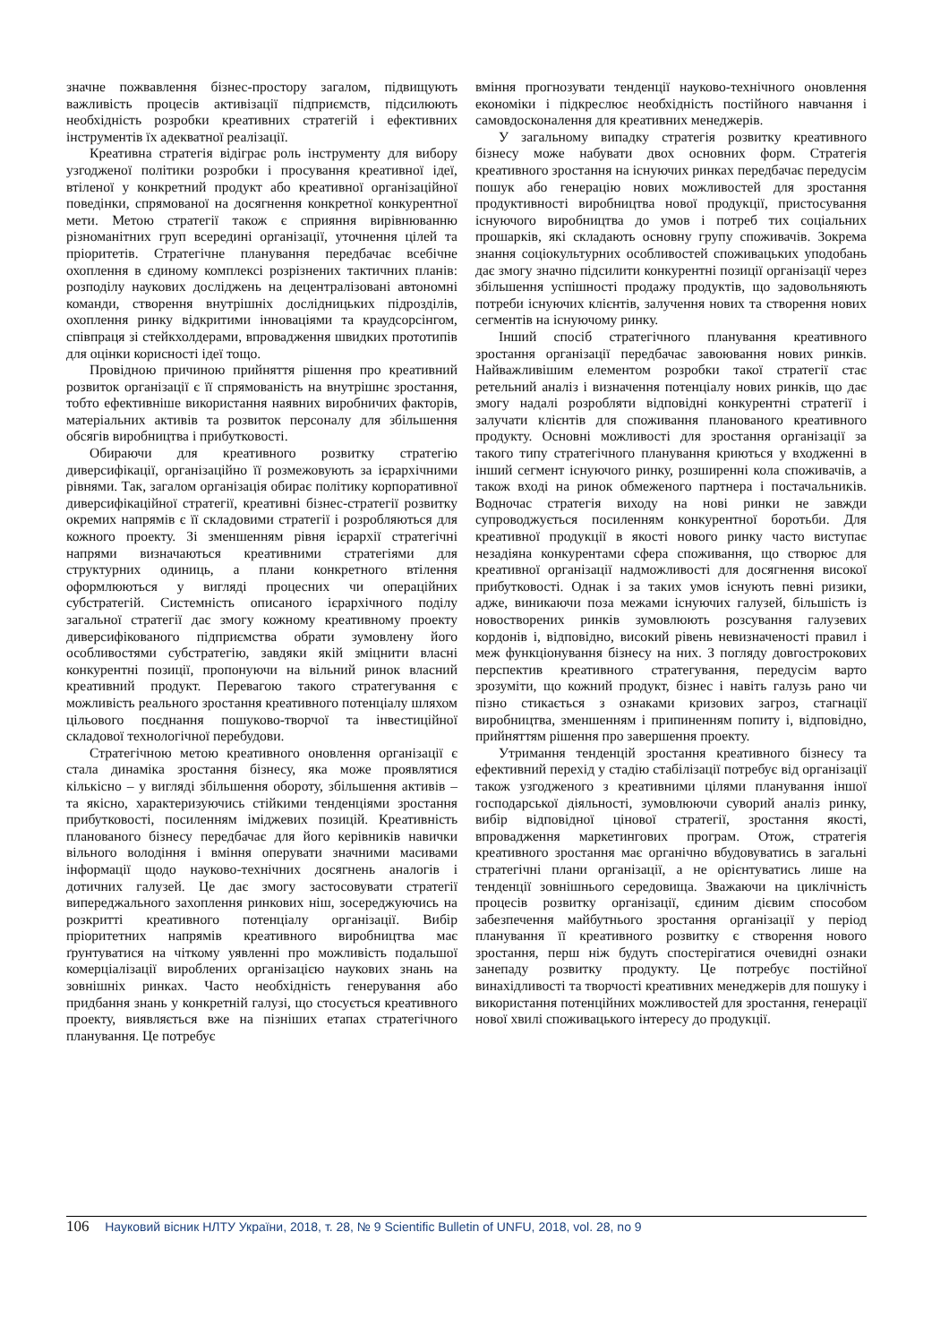значне пожвавлення бізнес-простору загалом, підвищують важливість процесів активізації підприємств, підсилюють необхідність розробки креативних стратегій і ефективних інструментів їх адекватної реалізації.
Креативна стратегія відіграє роль інструменту для вибору узгодженої політики розробки і просування креативної ідеї, втіленої у конкретний продукт або креативної організаційної поведінки, спрямованої на досягнення конкретної конкурентної мети. Метою стратегії також є сприяння вирівнюванню різноманітних груп всередині організації, уточнення цілей та пріоритетів. Стратегічне планування передбачає всебічне охоплення в єдиному комплексі розрізнених тактичних планів: розподілу наукових досліджень на децентралізовані автономні команди, створення внутрішніх дослідницьких підрозділів, охоплення ринку відкритими інноваціями та краудсорсінгом, співпраця зі стейкхолдерами, впровадження швидких прототипів для оцінки корисності ідеї тощо.
Провідною причиною прийняття рішення про креативний розвиток організації є її спрямованість на внутрішнє зростання, тобто ефективніше використання наявних виробничих факторів, матеріальних активів та розвиток персоналу для збільшення обсягів виробництва і прибутковості.
Обираючи для креативного розвитку стратегію диверсифікації, організаційно її розмежовують за ієрархічними рівнями. Так, загалом організація обирає політику корпоративної диверсифікаційної стратегії, креативні бізнес-стратегії розвитку окремих напрямів є її складовими стратегії і розробляються для кожного проекту. Зі зменшенням рівня ієрархії стратегічні напрями визначаються креативними стратегіями для структурних одиниць, а плани конкретного втілення оформлюються у вигляді процесних чи операційних субстратегій. Системність описаного ієрархічного поділу загальної стратегії дає змогу кожному креативному проекту диверсифікованого підприємства обрати зумовлену його особливостями субстратегію, завдяки якій зміцнити власні конкурентні позиції, пропонуючи на вільний ринок власний креативний продукт. Перевагою такого стратегування є можливість реального зростання креативного потенціалу шляхом цільового поєднання пошуково-творчої та інвестиційної складової технологічної перебудови.
Стратегічною метою креативного оновлення організації є стала динаміка зростання бізнесу, яка може проявлятися кількісно – у вигляді збільшення обороту, збільшення активів – та якісно, характеризуючись стійкими тенденціями зростання прибутковості, посиленням іміджевих позицій. Креативність планованого бізнесу передбачає для його керівників навички вільного володіння і вміння оперувати значними масивами інформації щодо науково-технічних досягнень аналогів і дотичних галузей. Це дає змогу застосовувати стратегії випереджального захоплення ринкових ніш, зосереджуючись на розкритті креативного потенціалу організації. Вибір пріоритетних напрямів креативного виробництва має ґрунтуватися на чіткому уявленні про можливість подальшої комерціалізації вироблених організацією наукових знань на зовнішніх ринках. Часто необхідність генерування або придбання знань у конкретній галузі, що стосується креативного проекту, виявляється вже на пізніших етапах стратегічного планування. Це потребує
вміння прогнозувати тенденції науково-технічного оновлення економіки і підкреслює необхідність постійного навчання і самовдосконалення для креативних менеджерів.
У загальному випадку стратегія розвитку креативного бізнесу може набувати двох основних форм. Стратегія креативного зростання на існуючих ринках передбачає передусім пошук або генерацію нових можливостей для зростання продуктивності виробництва нової продукції, пристосування існуючого виробництва до умов і потреб тих соціальних прошарків, які складають основну групу споживачів. Зокрема знання соціокультурних особливостей споживацьких уподобань дає змогу значно підсилити конкурентні позиції організації через збільшення успішності продажу продуктів, що задовольняють потреби існуючих клієнтів, залучення нових та створення нових сегментів на існуючому ринку.
Інший спосіб стратегічного планування креативного зростання організації передбачає завоювання нових ринків. Найважливішим елементом розробки такої стратегії стає ретельний аналіз і визначення потенціалу нових ринків, що дає змогу надалі розробляти відповідні конкурентні стратегії і залучати клієнтів для споживання планованого креативного продукту. Основні можливості для зростання організації за такого типу стратегічного планування криються у входженні в інший сегмент існуючого ринку, розширенні кола споживачів, а також вході на ринок обмеженого партнера і постачальників. Водночас стратегія виходу на нові ринки не завжди супроводжується посиленням конкурентної боротьби. Для креативної продукції в якості нового ринку часто виступає незадіяна конкурентами сфера споживання, що створює для креативної організації надможливості для досягнення високої прибутковості. Однак і за таких умов існують певні ризики, адже, виникаючи поза межами існуючих галузей, більшість із новостворених ринків зумовлюють розсування галузевих кордонів і, відповідно, високий рівень невизначеності правил і меж функціонування бізнесу на них. З погляду довгострокових перспектив креативного стратегування, передусім варто зрозуміти, що кожний продукт, бізнес і навіть галузь рано чи пізно стикається з ознаками кризових загроз, стагнації виробництва, зменшенням і припиненням попиту і, відповідно, прийняттям рішення про завершення проекту.
Утримання тенденцій зростання креативного бізнесу та ефективний перехід у стадію стабілізації потребує від організації також узгодженого з креативними цілями планування іншої господарської діяльності, зумовлюючи суворий аналіз ринку, вибір відповідної цінової стратегії, зростання якості, впровадження маркетингових програм. Отож, стратегія креативного зростання має органічно вбудовуватись в загальні стратегічні плани організації, а не орієнтуватись лише на тенденції зовнішнього середовища. Зважаючи на циклічність процесів розвитку організації, єдиним дієвим способом забезпечення майбутнього зростання організації у період планування її креативного розвитку є створення нового зростання, перш ніж будуть спостерігатися очевидні ознаки занепаду розвитку продукту. Це потребує постійної винахідливості та творчості креативних менеджерів для пошуку і використання потенційних можливостей для зростання, генерації нової хвилі споживацького інтересу до продукції.
106 Науковий вісник НЛТУ України, 2018, т. 28, № 9 Scientific Bulletin of UNFU, 2018, vol. 28, no 9